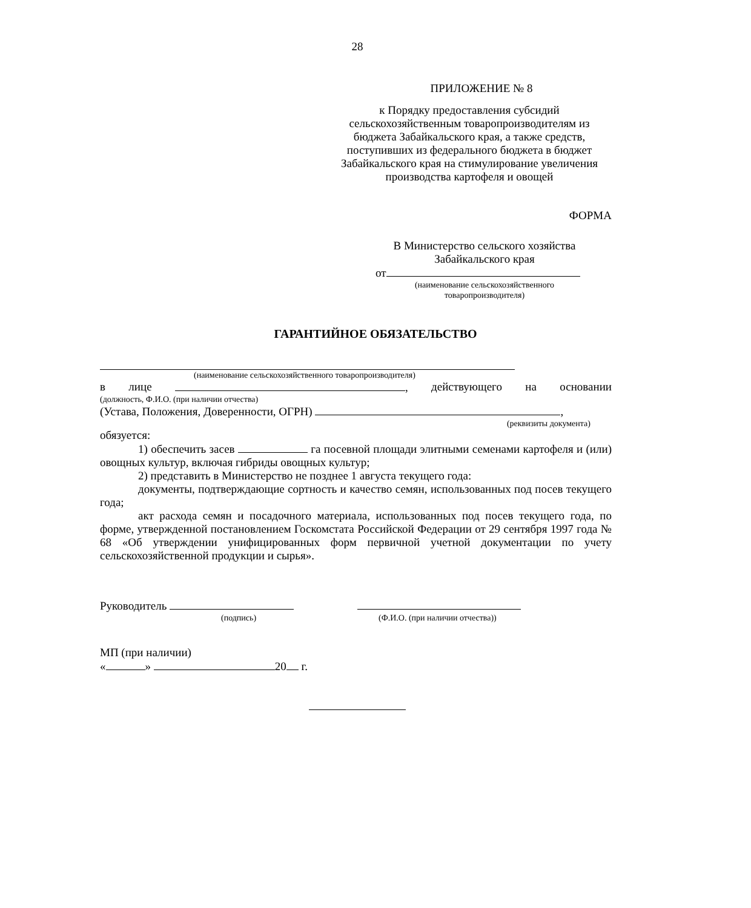28
ПРИЛОЖЕНИЕ № 8
к Порядку предоставления субсидий сельскохозяйственным товаропроизводителям из бюджета Забайкальского края, а также средств, поступивших из федерального бюджета в бюджет Забайкальского края на стимулирование увеличения производства картофеля и овощей
ФОРМА
В Министерство сельского хозяйства
Забайкальского края
от
(наименование сельскохозяйственного
товаропроизводителя)
ГАРАНТИЙНОЕ ОБЯЗАТЕЛЬСТВО
(наименование сельскохозяйственного товаропроизводителя)
в лице , действующего на основании
(должность, Ф.И.О. (при наличии отчества)
(Устава, Положения, Доверенности, ОГРН) ,
(реквизиты документа)
обязуется:
1) обеспечить засев га посевной площади элитными семенами картофеля и (или) овощных культур, включая гибриды овощных культур;
2) представить в Министерство не позднее 1 августа текущего года:
документы, подтверждающие сортность и качество семян, использованных под посев текущего года;
акт расхода семян и посадочного материала, использованных под посев текущего года, по форме, утвержденной постановлением Госкомстата Российской Федерации от 29 сентября 1997 года № 68 «Об утверждении унифицированных форм первичной учетной документации по учету сельскохозяйственной продукции и сырья».
Руководитель
(подпись) (Ф.И.О. (при наличии отчества))
МП (при наличии)
« » 20 г.